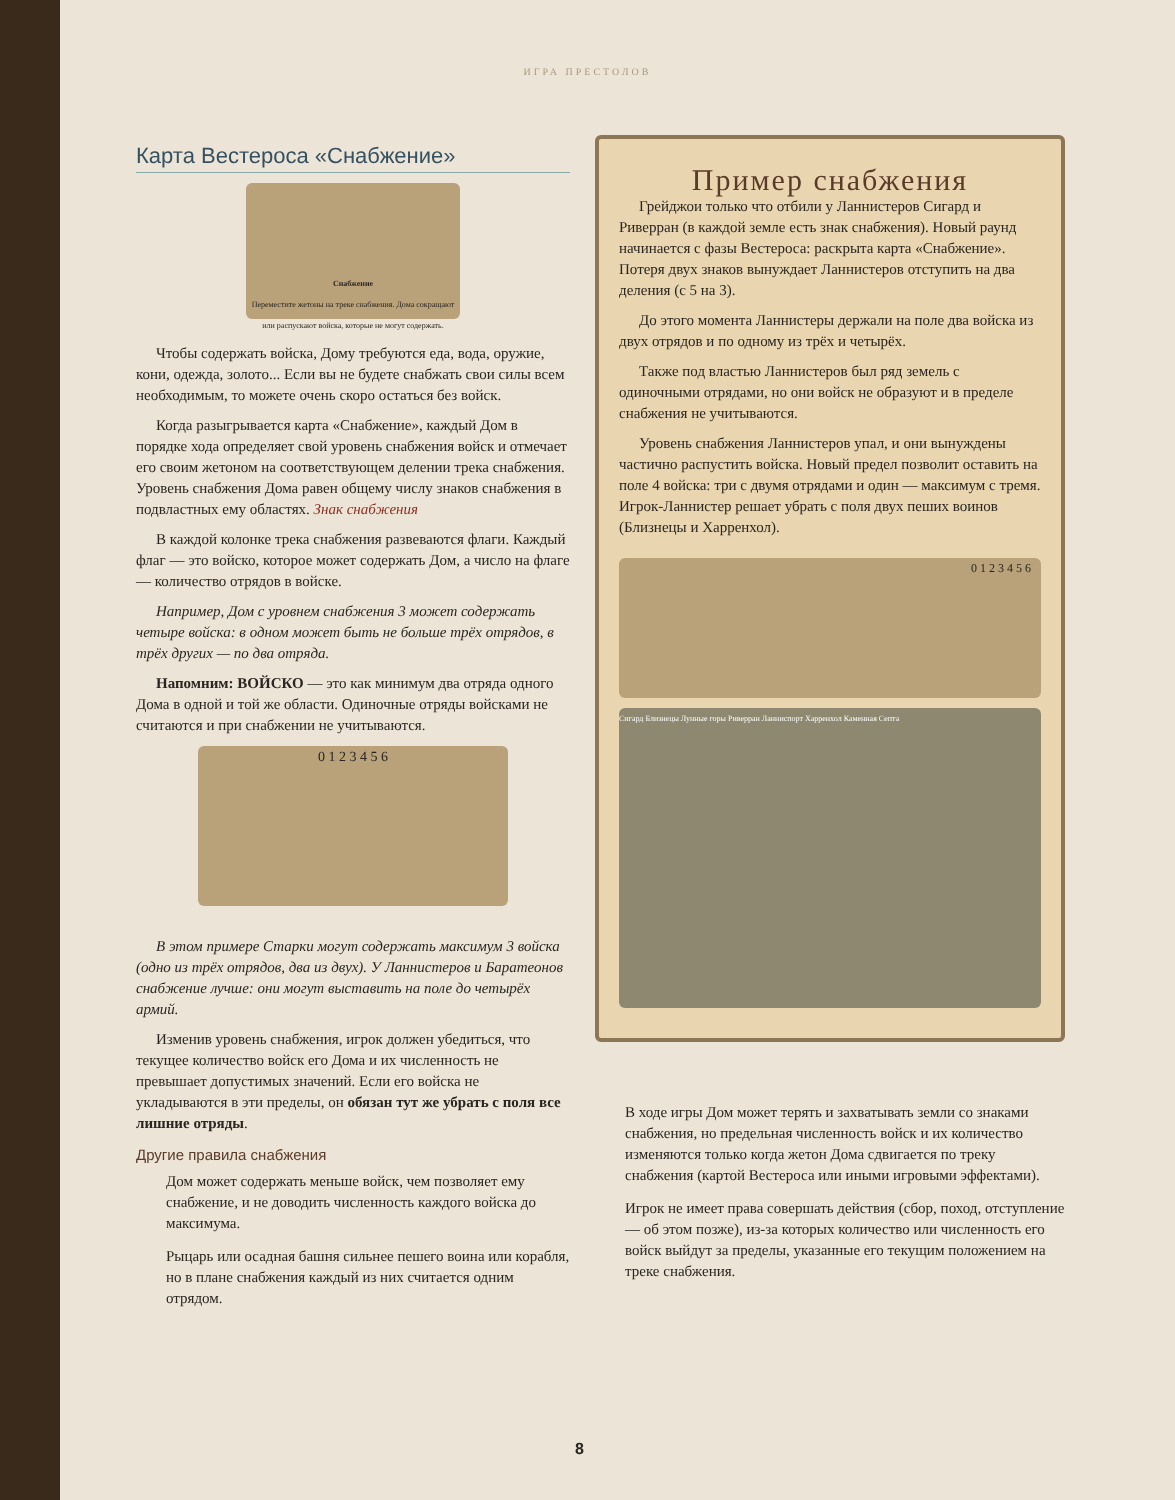ИГРА ПРЕСТОЛОВ
Карта Вестероса «Снабжение»
Снабжение
Переместите жетоны на треке снабжения. Дома сокращают или распускают войска, которые не могут содержать.
Чтобы содержать войска, Дому требуются еда, вода, оружие, кони, одежда, золото... Если вы не будете снабжать свои силы всем необходимым, то можете очень скоро остаться без войск.
Когда разыгрывается карта «Снабжение», каждый Дом в порядке хода определяет свой уровень снабжения войск и отмечает его своим жетоном на соответствующем делении трека снабжения. Уровень снабжения Дома равен общему числу знаков снабжения в подвластных ему областях. Знак снабжения
В каждой колонке трека снабжения развеваются флаги. Каждый флаг — это войско, которое может содержать Дом, а число на флаге — количество отрядов в войске.
Например, Дом с уровнем снабжения 3 может содержать четыре войска: в одном может быть не больше трёх отрядов, в трёх других — по два отряда.
Напомним: ВОЙСКО — это как минимум два отряда одного Дома в одной и той же области. Одиночные отряды войсками не считаются и при снабжении не учитываются.
0 1 2 3 4 5 6
В этом примере Старки могут содержать максимум 3 войска (одно из трёх отрядов, два из двух). У Ланнистеров и Баратеонов снабжение лучше: они могут выставить на поле до четырёх армий.
Изменив уровень снабжения, игрок должен убедиться, что текущее количество войск его Дома и их численность не превышает допустимых значений. Если его войска не укладываются в эти пределы, он обязан тут же убрать с поля все лишние отряды.
Другие правила снабжения
Дом может содержать меньше войск, чем позволяет ему снабжение, и не доводить численность каждого войска до максимума.
Рыцарь или осадная башня сильнее пешего воина или корабля, но в плане снабжения каждый из них считается одним отрядом.
Пример снабжения
Грейджои только что отбили у Ланнистеров Сигард и Риверран (в каждой земле есть знак снабжения). Новый раунд начинается с фазы Вестероса: раскрыта карта «Снабжение». Потеря двух знаков вынуждает Ланнистеров отступить на два деления (с 5 на 3).
До этого момента Ланнистеры держали на поле два войска из двух отрядов и по одному из трёх и четырёх.
Также под властью Ланнистеров был ряд земель с одиночными отрядами, но они войск не образуют и в пределе снабжения не учитываются.
Уровень снабжения Ланнистеров упал, и они вынуждены частично распустить войска. Новый предел позволит оставить на поле 4 войска: три с двумя отрядами и один — максимум с тремя. Игрок-Ланнистер решает убрать с поля двух пеших воинов (Близнецы и Харренхол).
0 1 2 3 4 5 6
Сигард Близнецы Лунные горы Риверран Ланниспорт Харренхол Каменная Септа
В ходе игры Дом может терять и захватывать земли со знаками снабжения, но предельная численность войск и их количество изменяются только когда жетон Дома сдвигается по треку снабжения (картой Вестероса или иными игровыми эффектами).
Игрок не имеет права совершать действия (сбор, поход, отступление — об этом позже), из-за которых количество или численность его войск выйдут за пределы, указанные его текущим положением на треке снабжения.
8